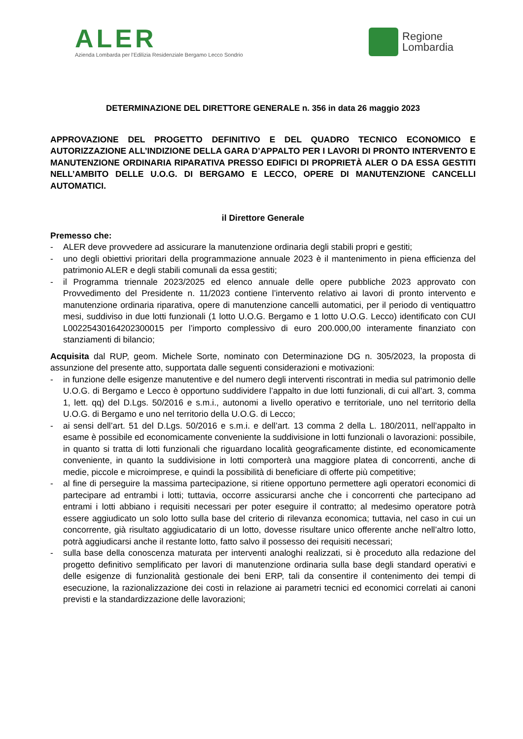ALER
Azienda Lombarda per l'Edilizia Residenziale Bergamo Lecco Sondrio
Regione
Lombardia
DETERMINAZIONE DEL DIRETTORE GENERALE n. 356 in data 26 maggio 2023
APPROVAZIONE DEL PROGETTO DEFINITIVO E DEL QUADRO TECNICO ECONOMICO E AUTORIZZAZIONE ALL’INDIZIONE DELLA GARA D’APPALTO PER I LAVORI DI PRONTO INTERVENTO E MANUTENZIONE ORDINARIA RIPARATIVA PRESSO EDIFICI DI PROPRIETÀ ALER O DA ESSA GESTITI NELL’AMBITO DELLE U.O.G. DI BERGAMO E LECCO, OPERE DI MANUTENZIONE CANCELLI AUTOMATICI.
il Direttore Generale
Premesso che:
- ALER deve provvedere ad assicurare la manutenzione ordinaria degli stabili propri e gestiti;
- uno degli obiettivi prioritari della programmazione annuale 2023 è il mantenimento in piena efficienza del patrimonio ALER e degli stabili comunali da essa gestiti;
- il Programma triennale 2023/2025 ed elenco annuale delle opere pubbliche 2023 approvato con Provvedimento del Presidente n. 11/2023 contiene l’intervento relativo ai lavori di pronto intervento e manutenzione ordinaria riparativa, opere di manutenzione cancelli automatici, per il periodo di ventiquattro mesi, suddiviso in due lotti funzionali (1 lotto U.O.G. Bergamo e 1 lotto U.O.G. Lecco) identificato con CUI L00225430164202300015 per l’importo complessivo di euro 200.000,00 interamente finanziato con stanziamenti di bilancio;
Acquisita dal RUP, geom. Michele Sorte, nominato con Determinazione DG n. 305/2023, la proposta di assunzione del presente atto, supportata dalle seguenti considerazioni e motivazioni:
- in funzione delle esigenze manutentive e del numero degli interventi riscontrati in media sul patrimonio delle U.O.G. di Bergamo e Lecco è opportuno suddividere l’appalto in due lotti funzionali, di cui all’art. 3, comma 1, lett. qq) del D.Lgs. 50/2016 e s.m.i., autonomi a livello operativo e territoriale, uno nel territorio della U.O.G. di Bergamo e uno nel territorio della U.O.G. di Lecco;
- ai sensi dell’art. 51 del D.Lgs. 50/2016 e s.m.i. e dell’art. 13 comma 2 della L. 180/2011, nell’appalto in esame è possibile ed economicamente conveniente la suddivisione in lotti funzionali o lavorazioni: possibile, in quanto si tratta di lotti funzionali che riguardano località geograficamente distinte, ed economicamente conveniente, in quanto la suddivisione in lotti comporterà una maggiore platea di concorrenti, anche di medie, piccole e microimprese, e quindi la possibilità di beneficiare di offerte più competitive;
- al fine di perseguire la massima partecipazione, si ritiene opportuno permettere agli operatori economici di partecipare ad entrambi i lotti; tuttavia, occorre assicurarsi anche che i concorrenti che partecipano ad entrami i lotti abbiano i requisiti necessari per poter eseguire il contratto; al medesimo operatore potrà essere aggiudicato un solo lotto sulla base del criterio di rilevanza economica; tuttavia, nel caso in cui un concorrente, già risultato aggiudicatario di un lotto, dovesse risultare unico offerente anche nell’altro lotto, potrà aggiudicarsi anche il restante lotto, fatto salvo il possesso dei requisiti necessari;
- sulla base della conoscenza maturata per interventi analoghi realizzati, si è proceduto alla redazione del progetto definitivo semplificato per lavori di manutenzione ordinaria sulla base degli standard operativi e delle esigenze di funzionalità gestionale dei beni ERP, tali da consentire il contenimento dei tempi di esecuzione, la razionalizzazione dei costi in relazione ai parametri tecnici ed economici correlati ai canoni previsti e la standardizzazione delle lavorazioni;